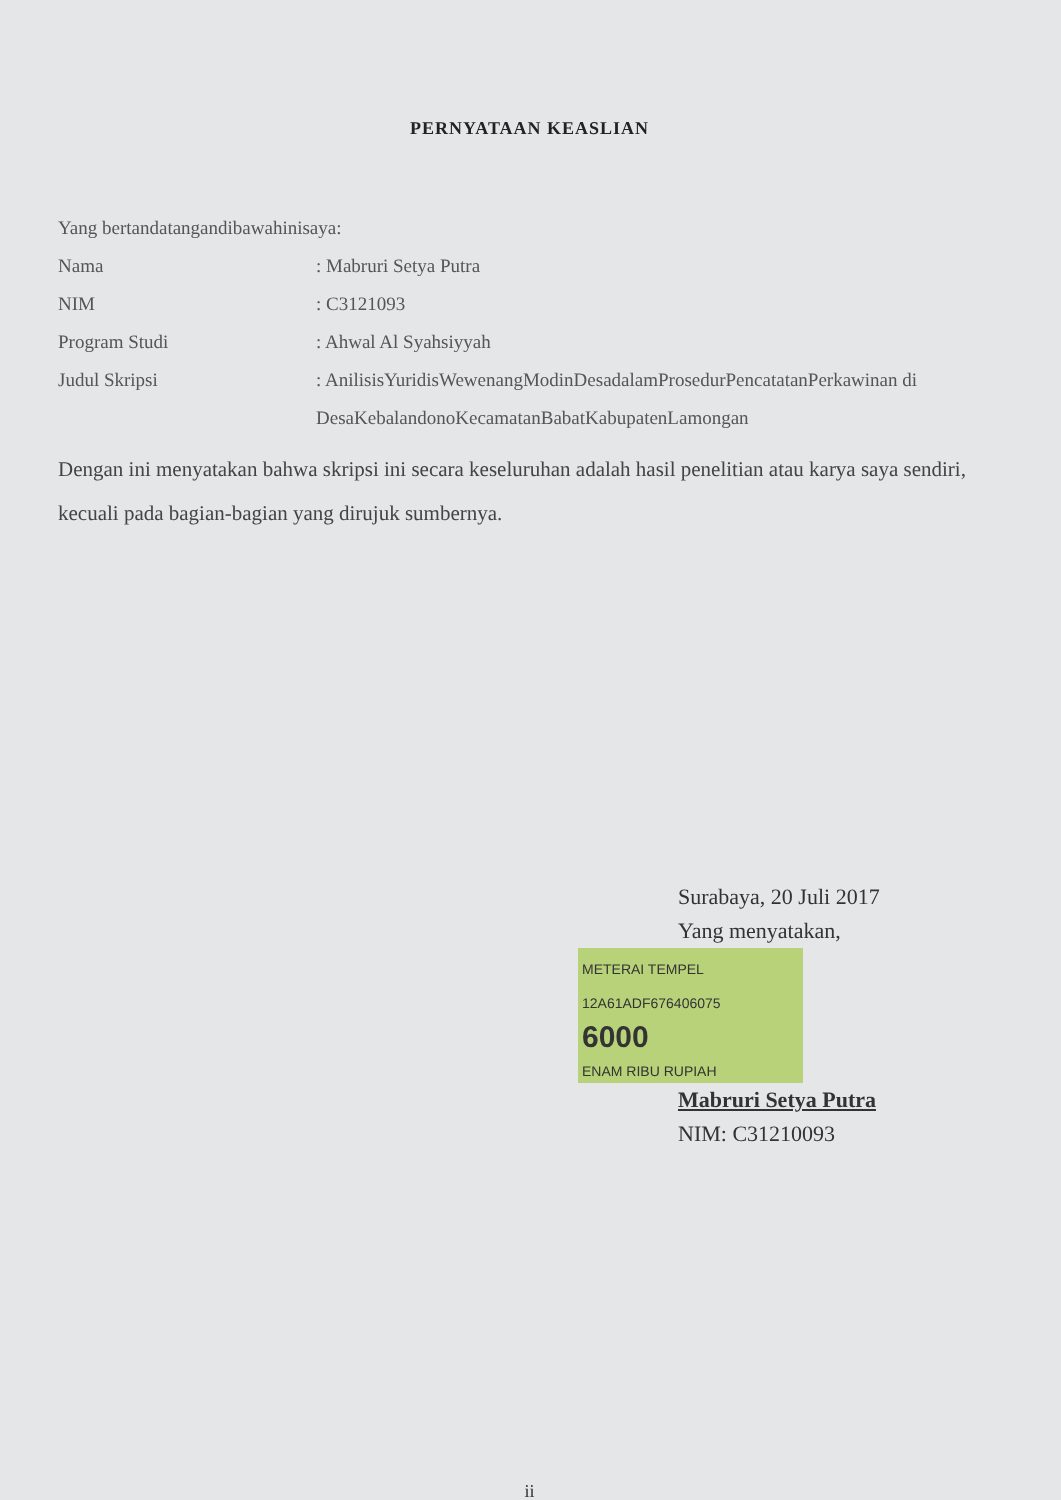PERNYATAAN KEASLIAN
Yang bertandatangandibawahinisaya:
Nama : Mabruri Setya Putra
NIM : C3121093
Program Studi : Ahwal Al Syahsiyyah
Judul Skripsi : AnilisisYuridisWewenangModinDesadalamProsedurPencatatanPerkawinan di DesaKebalandonoKecamatanBabatKabupatenLamongan
Dengan ini menyatakan bahwa skripsi ini secara keseluruhan adalah hasil penelitian atau karya saya sendiri, kecuali pada bagian-bagian yang dirujuk sumbernya.
Surabaya, 20 Juli 2017
Yang menyatakan,
METERAI TEMPEL
12A61ADF676406075 6000 ENAM RIBU RUPIAH
Mabruri Setya Putra
NIM: C31210093
ii